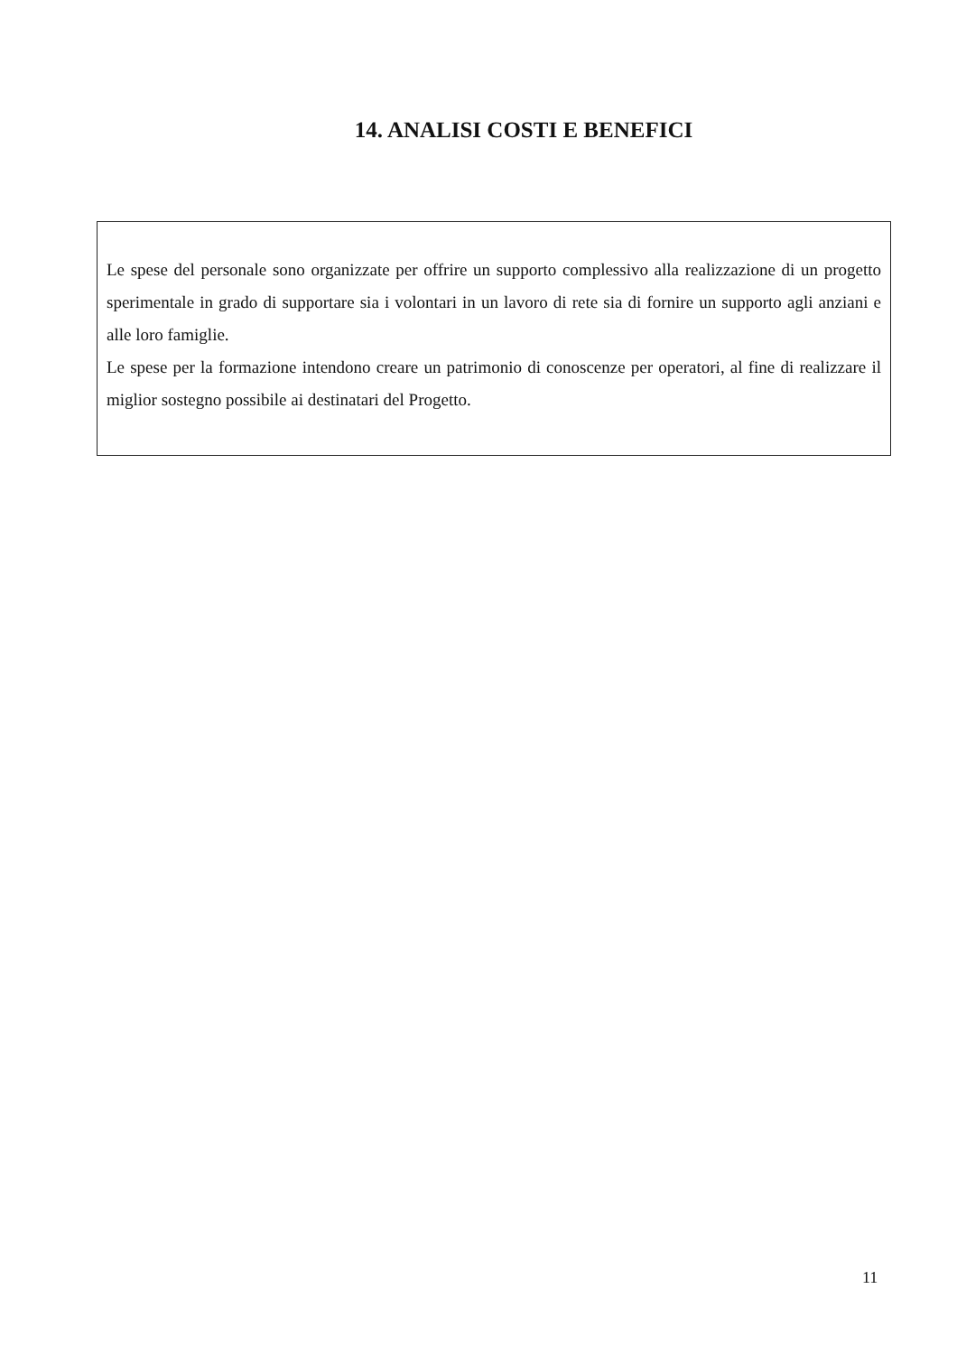14. ANALISI COSTI E BENEFICI
Le spese del personale sono organizzate per offrire un supporto complessivo alla realizzazione di un progetto sperimentale in grado di supportare sia i volontari in un lavoro di rete sia di fornire un supporto agli anziani e alle loro famiglie.
Le spese per la formazione intendono creare un patrimonio di conoscenze per operatori, al fine di realizzare il miglior sostegno possibile ai destinatari del Progetto.
11